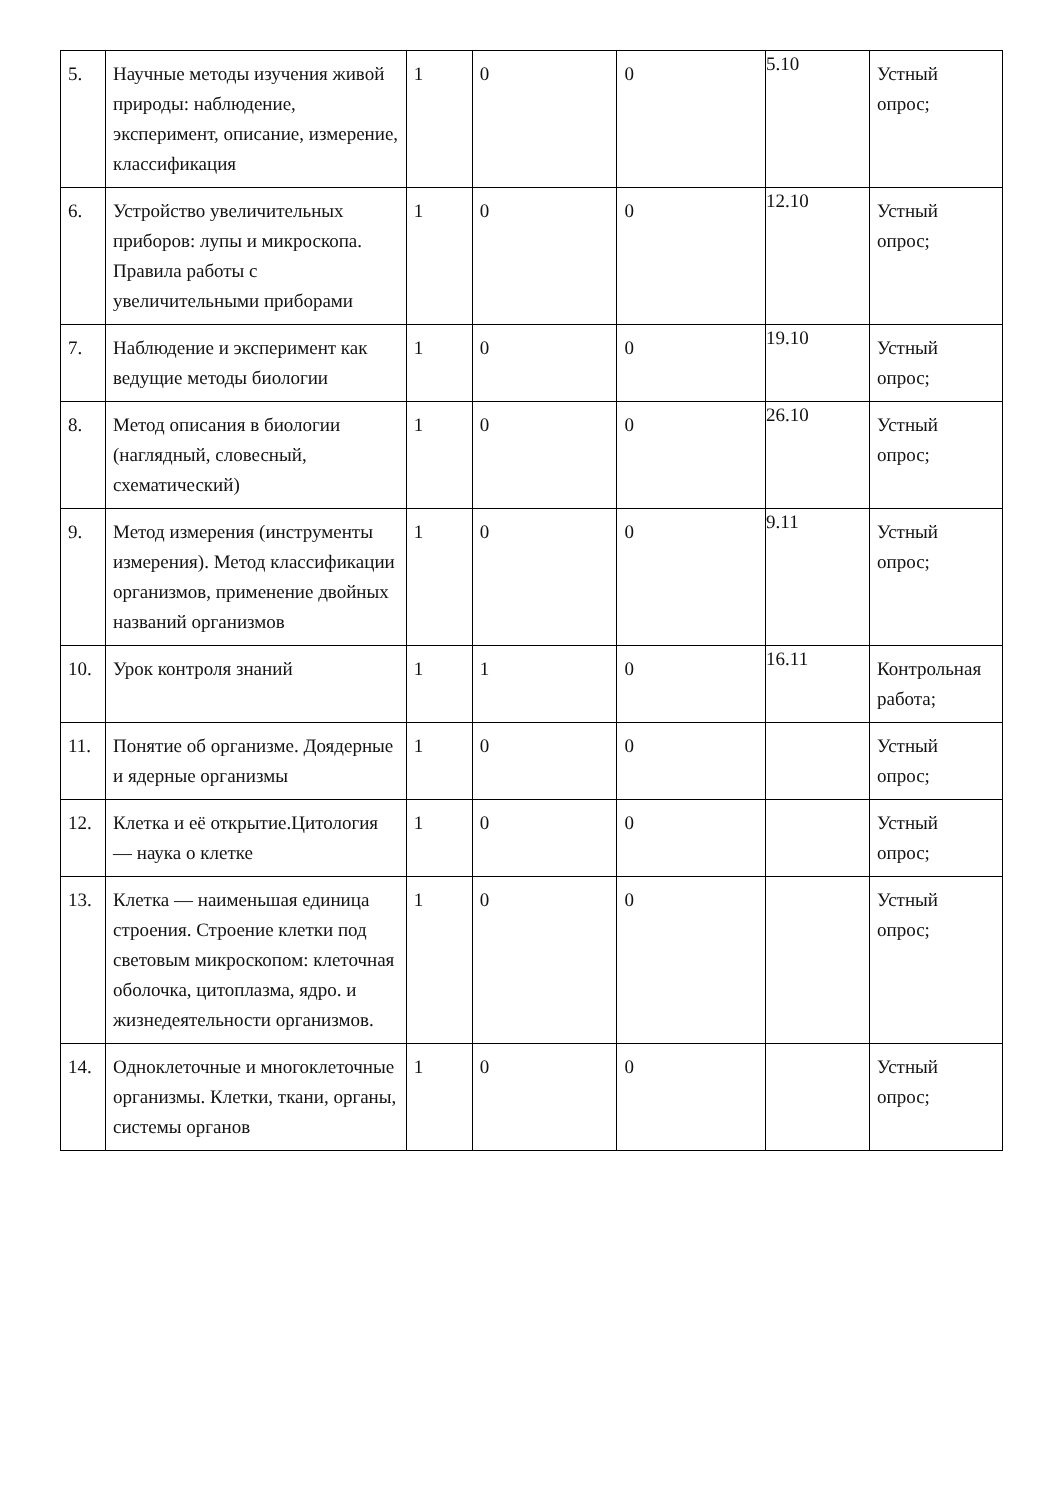| 5. | Научные методы изучения живой природы: наблюдение, эксперимент, описание, измерение, классификация | 1 | 0 | 0 | 5.10 | Устный опрос; |
| 6. | Устройство увеличительных приборов: лупы и микроскопа. Правила работы с увеличительными приборами | 1 | 0 | 0 | 12.10 | Устный опрос; |
| 7. | Наблюдение и эксперимент как ведущие методы биологии | 1 | 0 | 0 | 19.10 | Устный опрос; |
| 8. | Метод описания в биологии (наглядный, словесный, схематический) | 1 | 0 | 0 | 26.10 | Устный опрос; |
| 9. | Метод измерения (инструменты измерения). Метод классификации организмов, применение двойных названий организмов | 1 | 0 | 0 | 9.11 | Устный опрос; |
| 10. | Урок контроля знаний | 1 | 1 | 0 | 16.11 | Контрольная работа; |
| 11. | Понятие об организме. Доядерные и ядерные организмы | 1 | 0 | 0 | | Устный опрос; |
| 12. | Клетка и её открытие.Цитология — наука о клетке | 1 | 0 | 0 | | Устный опрос; |
| 13. | Клетка — наименьшая единица строения. Строение клетки под световым микроскопом: клеточная оболочка, цитоплазма, ядро. и жизнедеятельности организмов. | 1 | 0 | 0 | | Устный опрос; |
| 14. | Одноклеточные и многоклеточные организмы. Клетки, ткани, органы, системы органов | 1 | 0 | 0 | | Устный опрос; |